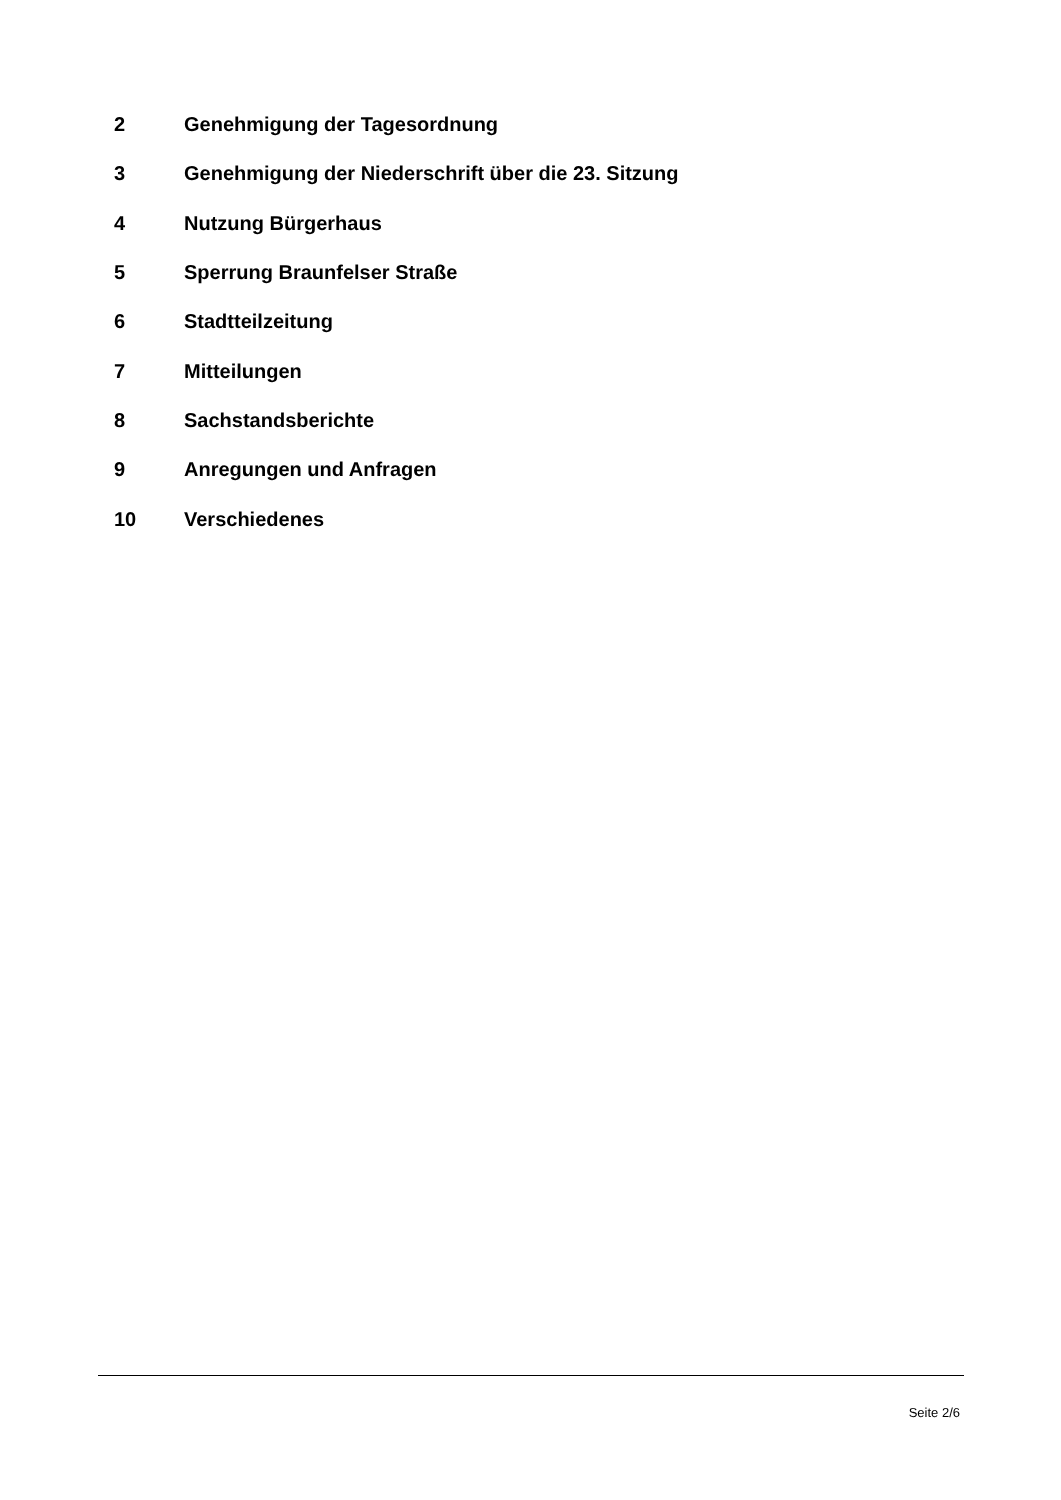2 Genehmigung der Tagesordnung
3 Genehmigung der Niederschrift über die 23. Sitzung
4 Nutzung Bürgerhaus
5 Sperrung Braunfelser Straße
6 Stadtteilzeitung
7 Mitteilungen
8 Sachstandsberichte
9 Anregungen und Anfragen
10 Verschiedenes
Seite 2/6